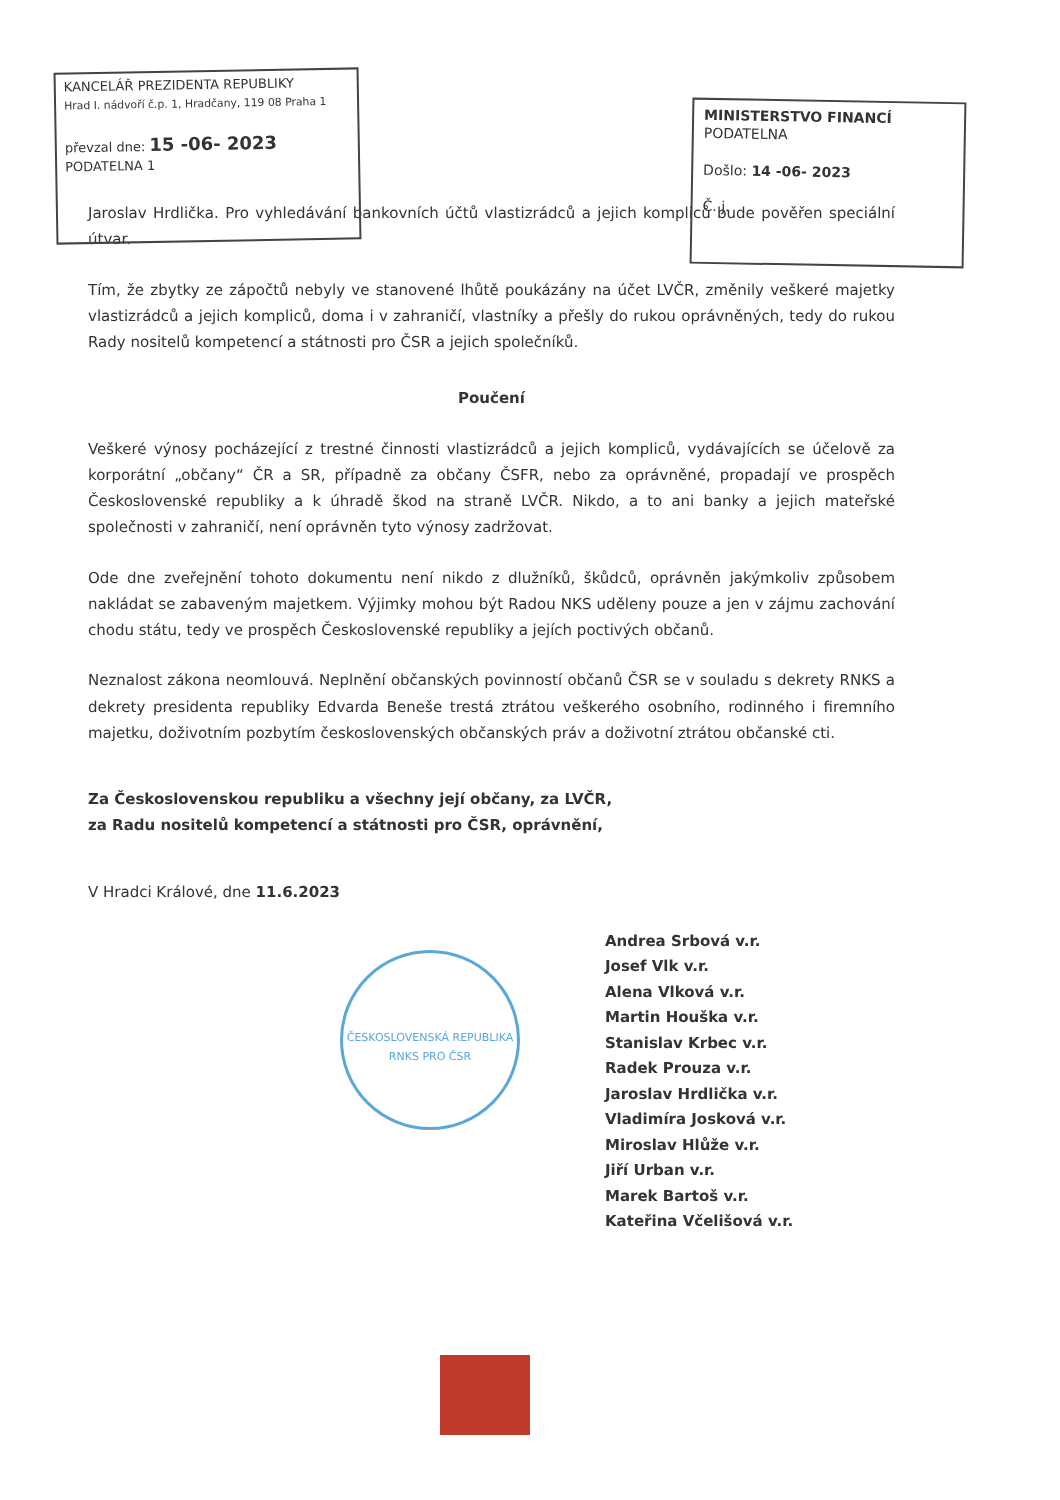KANCELÁŘ PREZIDENTA REPUBLIKY
Hrad I. nádvoří č.p. 1, Hradčany, 119 08 Praha 1
převzal dne: 15 -06- 2023
PODATELNA 1
MINISTERSTVO FINANCÍ
PODATELNA
Došlo: 14 -06- 2023
Č. j.
Jaroslav Hrdlička. Pro vyhledávání bankovních účtů vlastizrádců a jejich kompliců bude pověřen speciální útvar.
Tím, že zbytky ze zápočtů nebyly ve stanovené lhůtě poukázány na účet LVČR, změnily veškeré majetky vlastizrádců a jejich kompliců, doma i v zahraničí, vlastníky a přešly do rukou oprávněných, tedy do rukou Rady nositelů kompetencí a státnosti pro ČSR a jejich společníků.
Poučení
Veškeré výnosy pocházející z trestné činnosti vlastizrádců a jejich kompliců, vydávajících se účelově za korporátní „občany“ ČR a SR, případně za občany ČSFR, nebo za oprávněné, propadají ve prospěch Československé republiky a k úhradě škod na straně LVČR. Nikdo, a to ani banky a jejich mateřské společnosti v zahraničí, není oprávněn tyto výnosy zadržovat.
Ode dne zveřejnění tohoto dokumentu není nikdo z dlužníků, škůdců, oprávněn jakýmkoliv způsobem nakládat se zabaveným majetkem. Výjimky mohou být Radou NKS uděleny pouze a jen v zájmu zachování chodu státu, tedy ve prospěch Československé republiky a jejích poctivých občanů.
Neznalost zákona neomlouvá. Neplnění občanských povinností občanů ČSR se v souladu s dekrety RNKS a dekrety presidenta republiky Edvarda Beneše trestá ztrátou veškerého osobního, rodinného i firemního majetku, doživotním pozbytím československých občanských práv a doživotní ztrátou občanské cti.
Za Československou republiku a všechny její občany, za LVČR,
za Radu nositelů kompetencí a státnosti pro ČSR, oprávnění,
V Hradci Králové, dne 11.6.2023
Andrea Srbová v.r.
Josef Vlk v.r.
Alena Vlková v.r.
Martin Houška v.r.
Stanislav Krbec v.r.
Radek Prouza v.r.
Jaroslav Hrdlička v.r.
Vladimíra Josková v.r.
Miroslav Hlůže v.r.
Jiří Urban v.r.
Marek Bartoš v.r.
Kateřina Včelišová v.r.
ČESKOSLOVENSKÁ REPUBLIKA
RNKS PRO ČSR